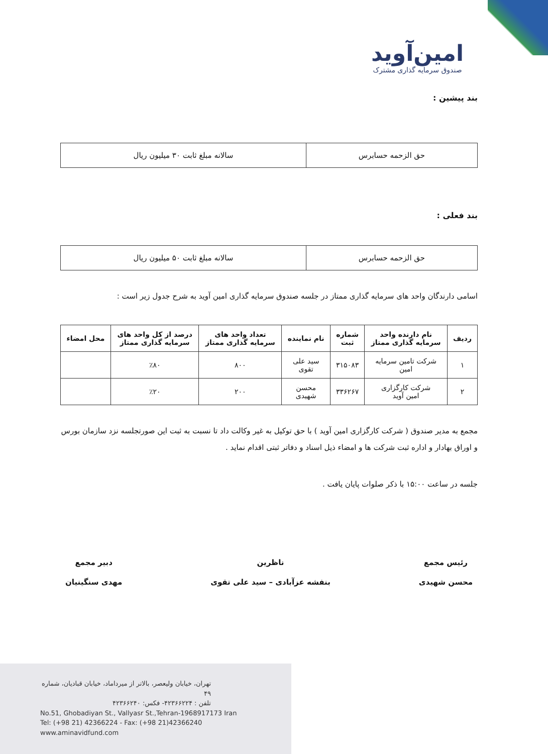امین‌آوید
صندوق سرمایه گذاری مشترک
بند پیشین :
| حق الزحمه حسابرس | سالانه مبلغ ثابت ۳۰ میلیون ریال |
بند فعلی :
| حق الزحمه حسابرس | سالانه مبلغ ثابت ۵۰ میلیون ریال |
اسامی دارندگان واحد های سرمایه گذاری ممتاز در جلسه صندوق سرمایه گذاری امین آوید به شرح جدول زیر است :
| ردیف | نام دارنده واحد سرمایه گذاری ممتاز | شماره ثبت | نام نماینده | تعداد واحد های سرمایه گذاری ممتاز | درصد از کل واحد های سرمایه گذاری ممتاز | محل امضاء |
| --- | --- | --- | --- | --- | --- | --- |
| ۱ | شرکت تامین سرمایه امین | ۳۱۵۰۸۳ | سید علی تقوی | ۸۰۰ | ٪۸۰ | |
| ۲ | شرکت کارگزاری امین آوید | ۳۳۶۲۶۷ | محسن شهیدی | ۲۰۰ | ٪۲۰ | |
مجمع به مدیر صندوق ( شرکت کارگزاری امین آوید ) با حق توکیل به غیر وکالت داد تا نسبت به ثبت این صورتجلسه نزد سازمان بورس و اوراق بهادار و اداره ثبت شرکت ها و امضاء ذیل اسناد و دفاتر ثبتی اقدام نماید .
جلسه در ساعت ۱۵:۰۰ با ذکر صلوات پایان یافت .
رئیس مجمع
محسن شهیدی
ناظرین
بنفشه عزآبادی – سید علی تقوی
دبیر مجمع
مهدی سنگینیان
تهران، خیابان ولیعصر، بالاتر از میرداماد، خیابان قبادیان، شماره ۴۹
تلفن : ۴۲۳۶۶۲۲۴- فکس: ۴۲۳۶۶۲۴۰
No.51, Ghobadiyan St., Vallyasr St.,Tehran-1968917173 Iran
Tel: (+98 21) 42366224 - Fax: (+98 21)42366240
www.aminavidfund.com